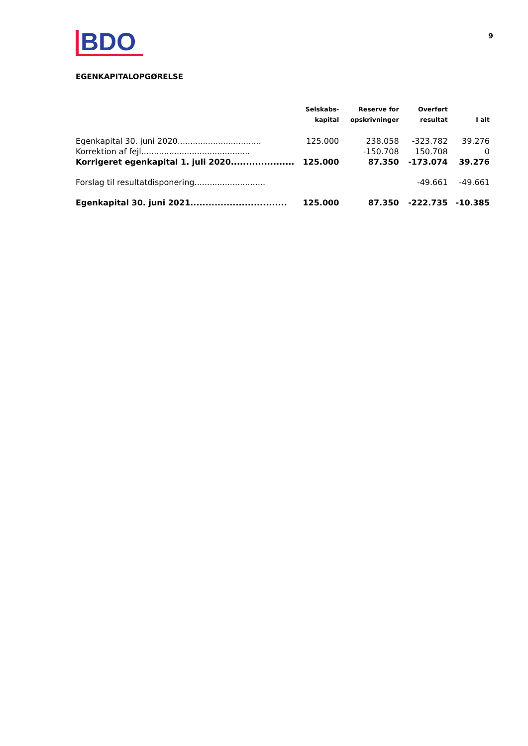BDO
9
EGENKAPITALOPGØRELSE
| | Selskabs- kapital | Reserve for opskrivninger | Overført resultat | I alt |
| --- | --- | --- | --- | --- |
| Egenkapital 30. juni 2020................................. | 125.000 | 238.058 | -323.782 | 39.276 |
| Korrektion af fejl........................................... | | -150.708 | 150.708 | 0 |
| Korrigeret egenkapital 1. juli 2020..................... | 125.000 | 87.350 | -173.074 | 39.276 |
| Forslag til resultatdisponering............................ | | | -49.661 | -49.661 |
| Egenkapital 30. juni 2021................................ | 125.000 | 87.350 | -222.735 | -10.385 |